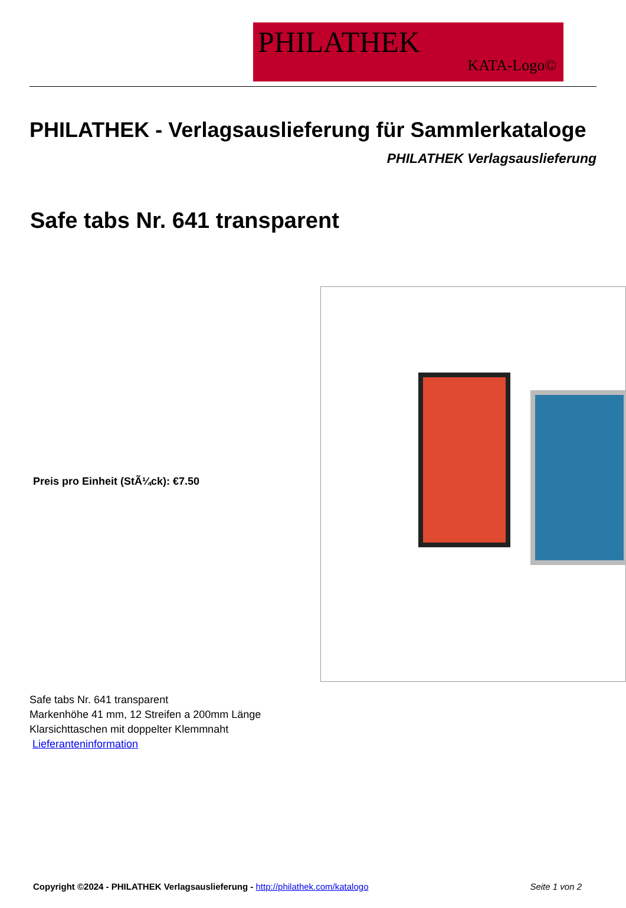PHILATHEK
KATA-Logo©
PHILATHEK - Verlagsauslieferung für Sammlerkataloge
PHILATHEK Verlagsauslieferung
Safe tabs Nr. 641 transparent
Preis pro Einheit (StÃ¼ck): €7.50
Safe tabs Nr. 641 transparent
Markenhöhe 41 mm, 12 Streifen a 200mm Länge
Klarsichttaschen mit doppelter Klemmnaht
Lieferanteninformation
Copyright ©2024 - PHILATHEK Verlagsauslieferung - http://philathek.com/katalogo Seite 1 von 2